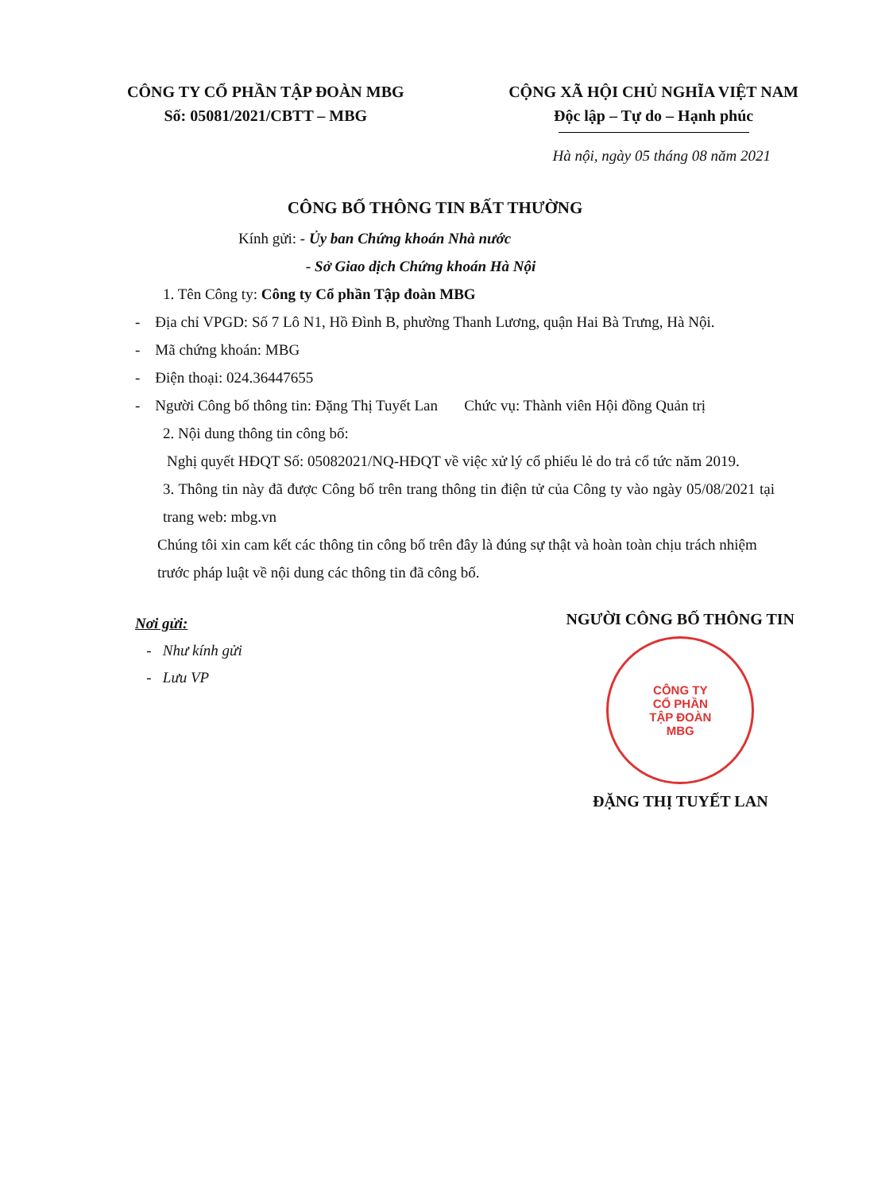CÔNG TY CỔ PHẦN TẬP ĐOÀN MBG
Số: 05081/2021/CBTT – MBG
CỘNG XÃ HỘI CHỦ NGHĨA VIỆT NAM
Độc lập – Tự do – Hạnh phúc
Hà nội, ngày 05 tháng 08 năm 2021
CÔNG BỐ THÔNG TIN BẤT THƯỜNG
Kính gửi: - Ủy ban Chứng khoán Nhà nước
- Sở Giao dịch Chứng khoán Hà Nội
1. Tên Công ty: Công ty Cổ phần Tập đoàn MBG
- Địa chỉ VPGD: Số 7 Lô N1, Hồ Đình B, phường Thanh Lương, quận Hai Bà Trưng, Hà Nội.
- Mã chứng khoán: MBG
- Điện thoại: 024.36447655
- Người Công bố thông tin: Đặng Thị Tuyết Lan Chức vụ: Thành viên Hội đồng Quản trị
2. Nội dung thông tin công bố:
Nghị quyết HĐQT Số: 05082021/NQ-HĐQT về việc xử lý cổ phiếu lẻ do trả cổ tức năm 2019.
3. Thông tin này đã được Công bố trên trang thông tin điện tử của Công ty vào ngày 05/08/2021 tại trang web: mbg.vn
Chúng tôi xin cam kết các thông tin công bố trên đây là đúng sự thật và hoàn toàn chịu trách nhiệm trước pháp luật về nội dung các thông tin đã công bố.
Nơi gửi:
- Như kính gửi
- Lưu VP
NGƯỜI CÔNG BỐ THÔNG TIN
CÔNG TY
CỔ PHẦN
TẬP ĐOÀN
MBG
ĐẶNG THỊ TUYẾT LAN